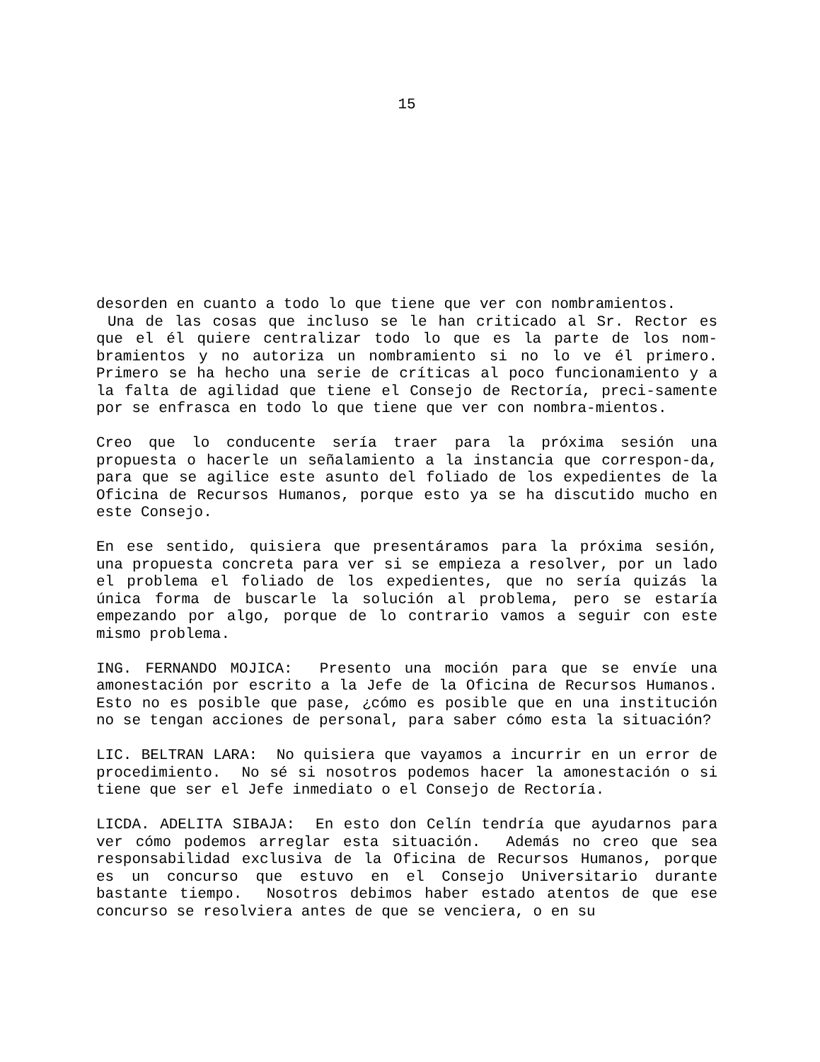15
desorden en cuanto a todo lo que tiene que ver con nombramientos. Una de las cosas que incluso se le han criticado al Sr. Rector es que el él quiere centralizar todo lo que es la parte de los nom-bramientos y no autoriza un nombramiento si no lo ve él primero. Primero se ha hecho una serie de críticas al poco funcionamiento y a la falta de agilidad que tiene el Consejo de Rectoría, preci-samente por se enfrasca en todo lo que tiene que ver con nombra-mientos.
Creo que lo conducente sería traer para la próxima sesión una propuesta o hacerle un señalamiento a la instancia que correspon-da, para que se agilice este asunto del foliado de los expedientes de la Oficina de Recursos Humanos, porque esto ya se ha discutido mucho en este Consejo.
En ese sentido, quisiera que presentáramos para la próxima sesión, una propuesta concreta para ver si se empieza a resolver, por un lado el problema el foliado de los expedientes, que no sería quizás la única forma de buscarle la solución al problema, pero se estaría empezando por algo, porque de lo contrario vamos a seguir con este mismo problema.
ING. FERNANDO MOJICA: Presento una moción para que se envíe una amonestación por escrito a la Jefe de la Oficina de Recursos Humanos. Esto no es posible que pase, ¿cómo es posible que en una institución no se tengan acciones de personal, para saber cómo esta la situación?
LIC. BELTRAN LARA: No quisiera que vayamos a incurrir en un error de procedimiento. No sé si nosotros podemos hacer la amonestación o si tiene que ser el Jefe inmediato o el Consejo de Rectoría.
LICDA. ADELITA SIBAJA: En esto don Celín tendría que ayudarnos para ver cómo podemos arreglar esta situación. Además no creo que sea responsabilidad exclusiva de la Oficina de Recursos Humanos, porque es un concurso que estuvo en el Consejo Universitario durante bastante tiempo. Nosotros debimos haber estado atentos de que ese concurso se resolviera antes de que se venciera, o en su